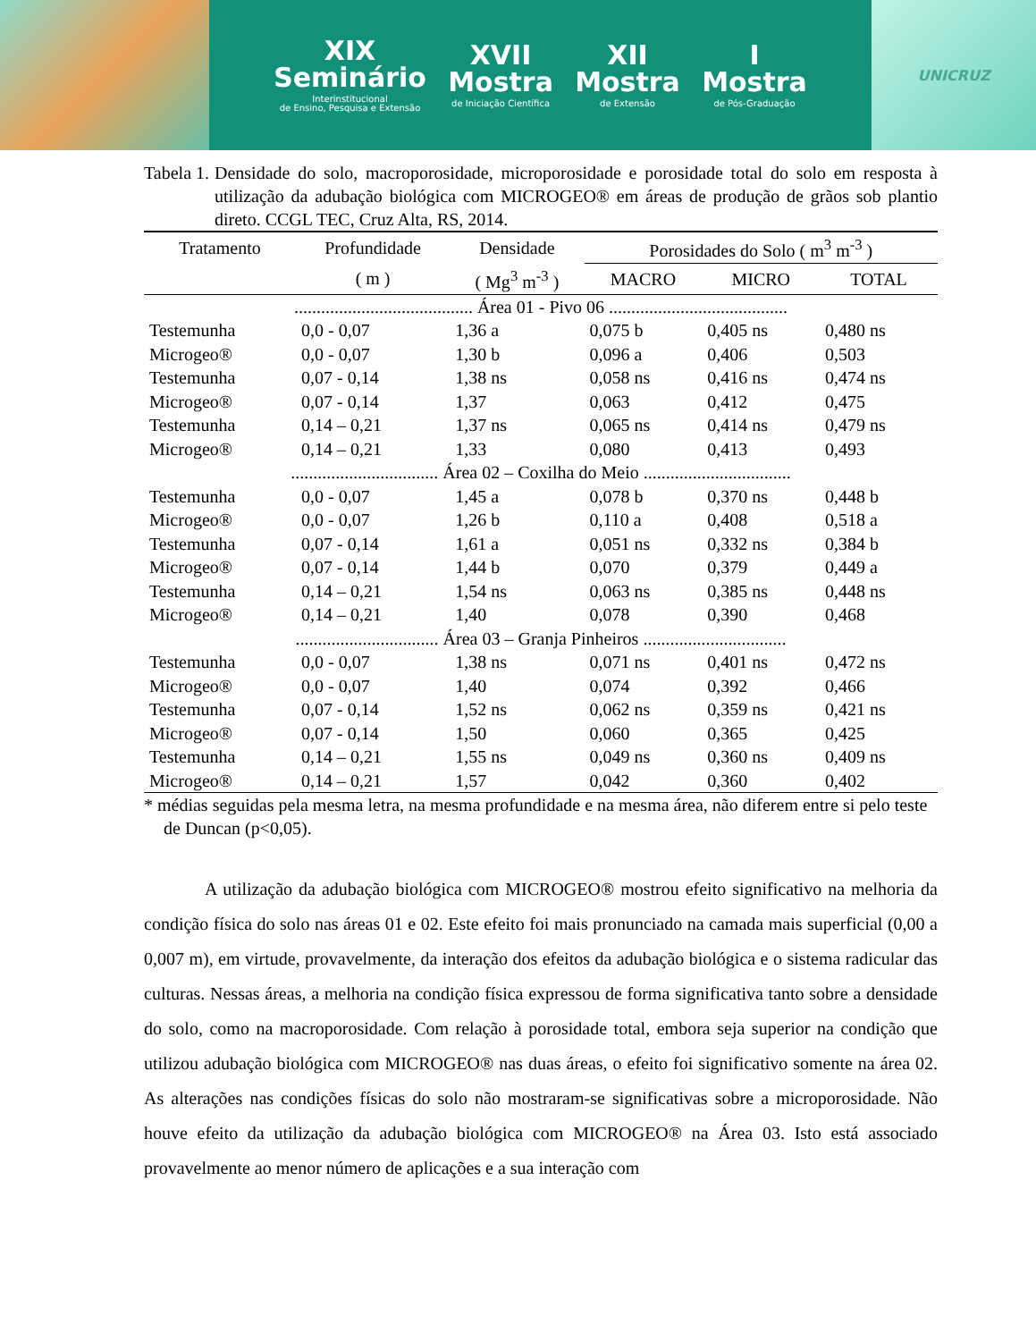XIX
Seminário
Interinstitucional
de Ensino, Pesquisa e Extensão
XVII
Mostra
de Iniciação Científica
XII
Mostra
de Extensão
I
Mostra
de Pós-Graduação
UNICRUZ
Tabela 1. Densidade do solo, macroporosidade, microporosidade e porosidade total do solo em resposta à utilização da adubação biológica com MICROGEO® em áreas de produção de grãos sob plantio direto. CCGL TEC, Cruz Alta, RS, 2014.
| Tratamento | Profundidade | Densidade | Porosidades do Solo ( m<sup>3</sup> m<sup>-3</sup> ) | | |
| --- | --- | --- | --- | --- | --- |
| | ( m ) | ( Mg<sup>3</sup> m<sup>-3</sup> ) | MACRO | MICRO | TOTAL |
| ........................................ Área 01 - Pivo 06 ........................................ | | | | | |
| Testemunha | 0,0 - 0,07 | 1,36 a | 0,075 b | 0,405 ns | 0,480 ns |
| Microgeo® | 0,0 - 0,07 | 1,30 b | 0,096 a | 0,406 | 0,503 |
| Testemunha | 0,07 - 0,14 | 1,38 ns | 0,058 ns | 0,416 ns | 0,474 ns |
| Microgeo® | 0,07 - 0,14 | 1,37 | 0,063 | 0,412 | 0,475 |
| Testemunha | 0,14 – 0,21 | 1,37 ns | 0,065 ns | 0,414 ns | 0,479 ns |
| Microgeo® | 0,14 – 0,21 | 1,33 | 0,080 | 0,413 | 0,493 |
| ................................. Área 02 – Coxilha do Meio ................................. | | | | | |
| Testemunha | 0,0 - 0,07 | 1,45 a | 0,078 b | 0,370 ns | 0,448 b |
| Microgeo® | 0,0 - 0,07 | 1,26 b | 0,110 a | 0,408 | 0,518 a |
| Testemunha | 0,07 - 0,14 | 1,61 a | 0,051 ns | 0,332 ns | 0,384 b |
| Microgeo® | 0,07 - 0,14 | 1,44 b | 0,070 | 0,379 | 0,449 a |
| Testemunha | 0,14 – 0,21 | 1,54 ns | 0,063 ns | 0,385 ns | 0,448 ns |
| Microgeo® | 0,14 – 0,21 | 1,40 | 0,078 | 0,390 | 0,468 |
| ................................ Área 03 – Granja Pinheiros ................................ | | | | | |
| Testemunha | 0,0 - 0,07 | 1,38 ns | 0,071 ns | 0,401 ns | 0,472 ns |
| Microgeo® | 0,0 - 0,07 | 1,40 | 0,074 | 0,392 | 0,466 |
| Testemunha | 0,07 - 0,14 | 1,52 ns | 0,062 ns | 0,359 ns | 0,421 ns |
| Microgeo® | 0,07 - 0,14 | 1,50 | 0,060 | 0,365 | 0,425 |
| Testemunha | 0,14 – 0,21 | 1,55 ns | 0,049 ns | 0,360 ns | 0,409 ns |
| Microgeo® | 0,14 – 0,21 | 1,57 | 0,042 | 0,360 | 0,402 |
* médias seguidas pela mesma letra, na mesma profundidade e na mesma área, não diferem entre si pelo teste de Duncan (p<0,05).
A utilização da adubação biológica com MICROGEO® mostrou efeito significativo na melhoria da condição física do solo nas áreas 01 e 02. Este efeito foi mais pronunciado na camada mais superficial (0,00 a 0,007 m), em virtude, provavelmente, da interação dos efeitos da adubação biológica e o sistema radicular das culturas. Nessas áreas, a melhoria na condição física expressou de forma significativa tanto sobre a densidade do solo, como na macroporosidade. Com relação à porosidade total, embora seja superior na condição que utilizou adubação biológica com MICROGEO® nas duas áreas, o efeito foi significativo somente na área 02. As alterações nas condições físicas do solo não mostraram-se significativas sobre a microporosidade. Não houve efeito da utilização da adubação biológica com MICROGEO® na Área 03. Isto está associado provavelmente ao menor número de aplicações e a sua interação com